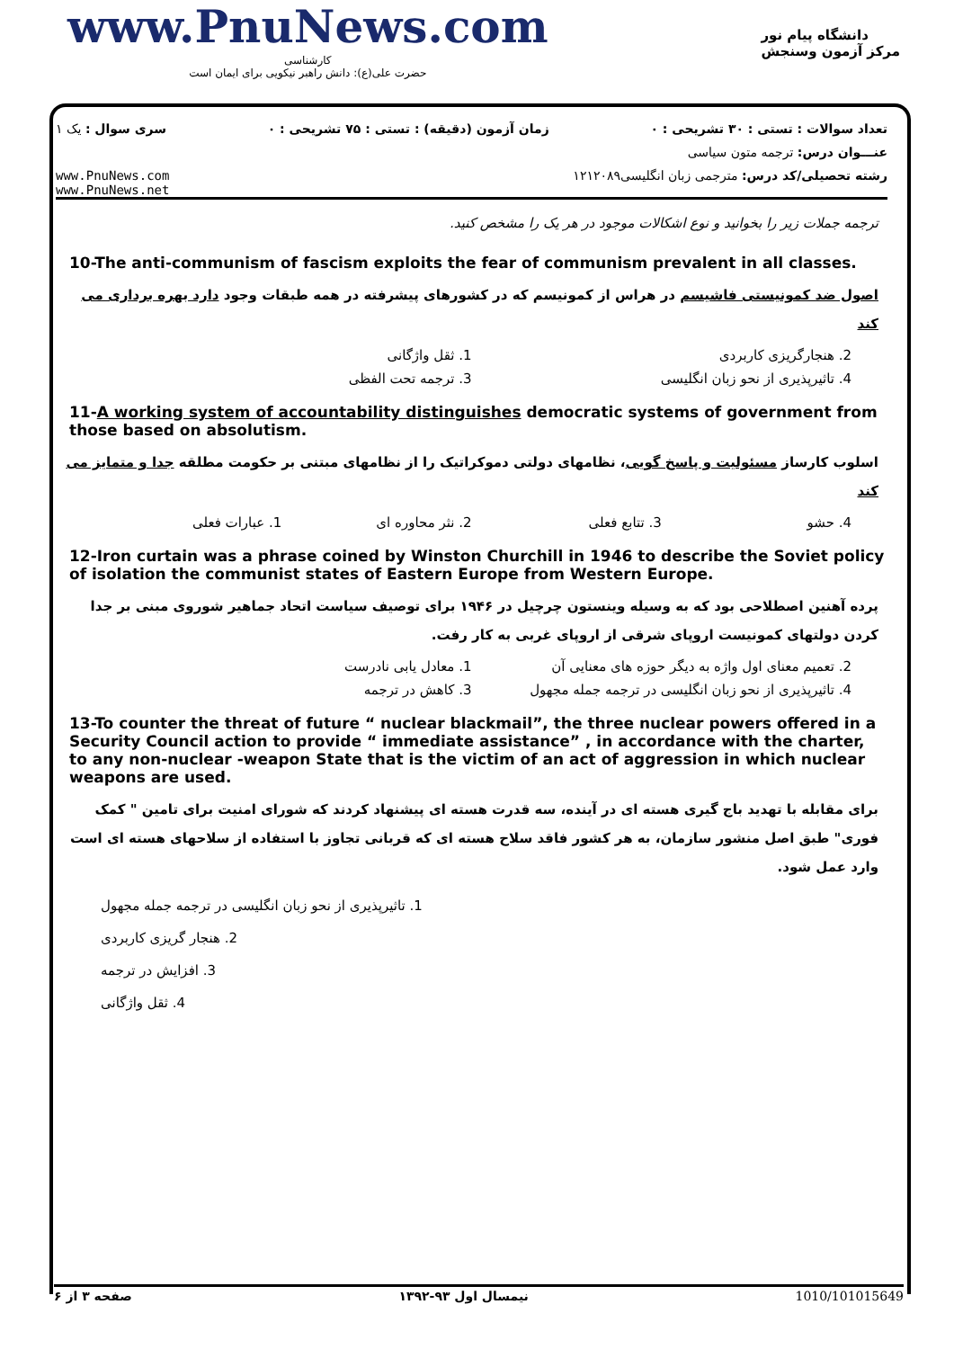www.PnuNews.com
کارشناسی
حضرت علی(ع): دانش راهبر نیکویی برای ایمان است
دانشگاه پیام نور
مرکز آزمون وسنجش
تعداد سوالات : تستی : ۳۰ تشریحی : ۰ زمان آزمون (دقیقه) : تستی : ۷۵ تشریحی : ۰ سری سوال : یک ۱
عنـــوان درس: ترجمه متون سیاسی
رشته تحصیلی/کد درس: مترجمی زبان انگلیسی۱۲۱۲۰۸۹ www.PnuNews.com
www.PnuNews.net
ترجمه جملات زیر را بخوانید و نوع اشکالات موجود در هر یک را مشخص کنید.
10-The anti-communism of fascism exploits the fear of communism prevalent in all classes.
اصول ضد کمونیستی فاشیسم در هراس از کمونیسم که در کشورهای پیشرفته در همه طبقات وجود دارد بهره برداری می کند
2. هنجارگریزی کاربردی 1. ثقل واژگانی
4. تاثیرپذیری از نحو زبان انگلیسی 3. ترجمه تحت الفظی
11-A working system of accountability distinguishes democratic systems of government from those based on absolutism.
اسلوب کارساز مسئولیت و پاسخ گویی، نظامهای دولتی دموکراتیک را از نظامهای مبتنی بر حکومت مطلقه جدا و متمایز می کند
4. حشو 3. تتابع فعلی 2. نثر محاوره ای 1. عبارات فعلی
12-Iron curtain was a phrase coined by Winston Churchill in 1946 to describe the Soviet policy of isolation the communist states of Eastern Europe from Western Europe.
پرده آهنین اصطلاحی بود که به وسیله وینستون چرچیل در ۱۹۴۶ برای توصیف سیاست اتحاد جماهیر شوروی مبنی بر جدا کردن دولتهای کمونیست اروپای شرقی از اروپای غربی به کار رفت.
2. تعمیم معنای اول واژه به دیگر حوزه های معنایی آن 1. معادل یابی نادرست
4. تاثیرپذیری از نحو زبان انگلیسی در ترجمه جمله مجهول 3. کاهش در ترجمه
13-To counter the threat of future “ nuclear blackmail”, the three nuclear powers offered in a Security Council action to provide “ immediate assistance” , in accordance with the charter, to any non-nuclear -weapon State that is the victim of an act of aggression in which nuclear weapons are used.
برای مقابله با تهدید باج گیری هسته ای در آینده، سه قدرت هسته ای پیشنهاد کردند که شورای امنیت برای تامین " کمک فوری" طبق اصل منشور سازمان، به هر کشور فاقد سلاح هسته ای که قربانی تجاوز با استفاده از سلاحهای هسته ای است وارد عمل شود.
1. تاثیرپذیری از نحو زبان انگلیسی در ترجمه جمله مجهول
2. هنجار گریزی کاربردی
3. افزایش در ترجمه
4. ثقل واژگانی
صفحه ۳ از ۶ نیمسال اول ۹۳-۱۳۹۲ 1010/101015649